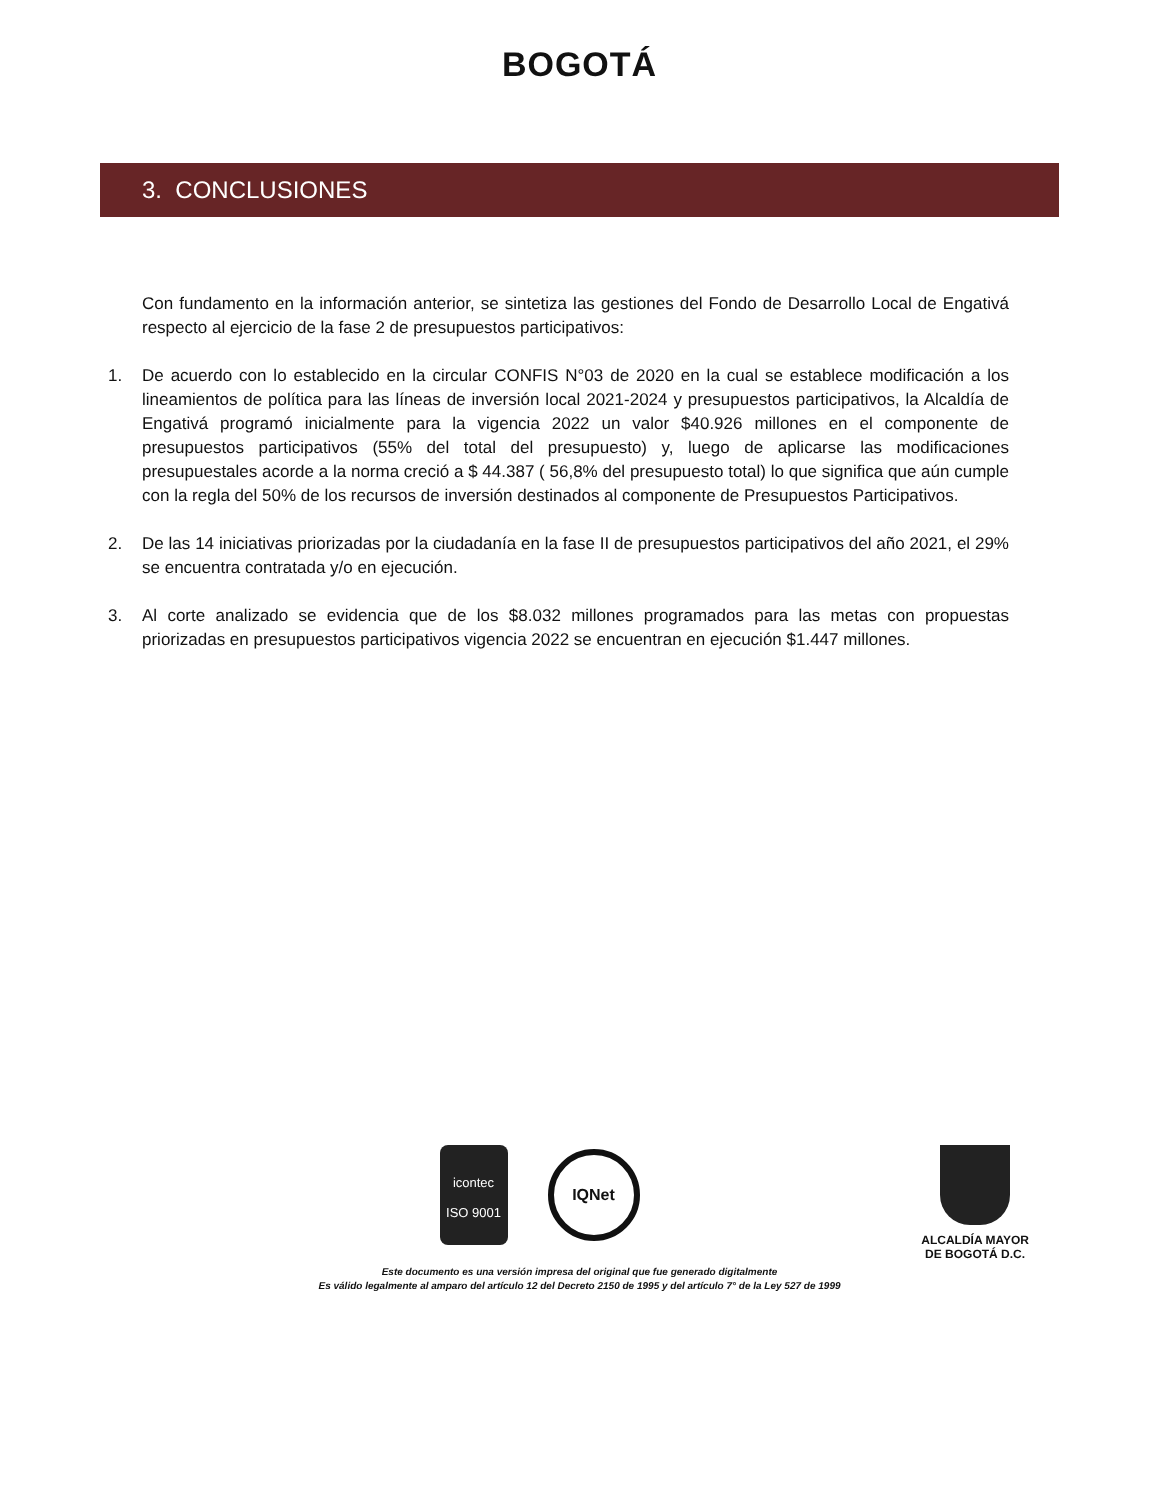BOGOTÁ
3. CONCLUSIONES
Con fundamento en la información anterior, se sintetiza las gestiones del Fondo de Desarrollo Local de Engativá respecto al ejercicio de la fase 2 de presupuestos participativos:
1. De acuerdo con lo establecido en la circular CONFIS N°03 de 2020 en la cual se establece modificación a los lineamientos de política para las líneas de inversión local 2021-2024 y presupuestos participativos, la Alcaldía de Engativá programó inicialmente para la vigencia 2022 un valor $40.926 millones en el componente de presupuestos participativos (55% del total del presupuesto) y, luego de aplicarse las modificaciones presupuestales acorde a la norma creció a $ 44.387 ( 56,8% del presupuesto total) lo que significa que aún cumple con la regla del 50% de los recursos de inversión destinados al componente de Presupuestos Participativos.
2. De las 14 iniciativas priorizadas por la ciudadanía en la fase II de presupuestos participativos del año 2021, el 29% se encuentra contratada y/o en ejecución.
3. Al corte analizado se evidencia que de los $8.032 millones programados para las metas con propuestas priorizadas en presupuestos participativos vigencia 2022 se encuentran en ejecución $1.447 millones.
icontec
ISO 9001
IQNet
ALCALDÍA MAYOR
DE BOGOTÁ D.C.
Este documento es una versión impresa del original que fue generado digitalmente
Es válido legalmente al amparo del artículo 12 del Decreto 2150 de 1995 y del artículo 7° de la Ley 527 de 1999